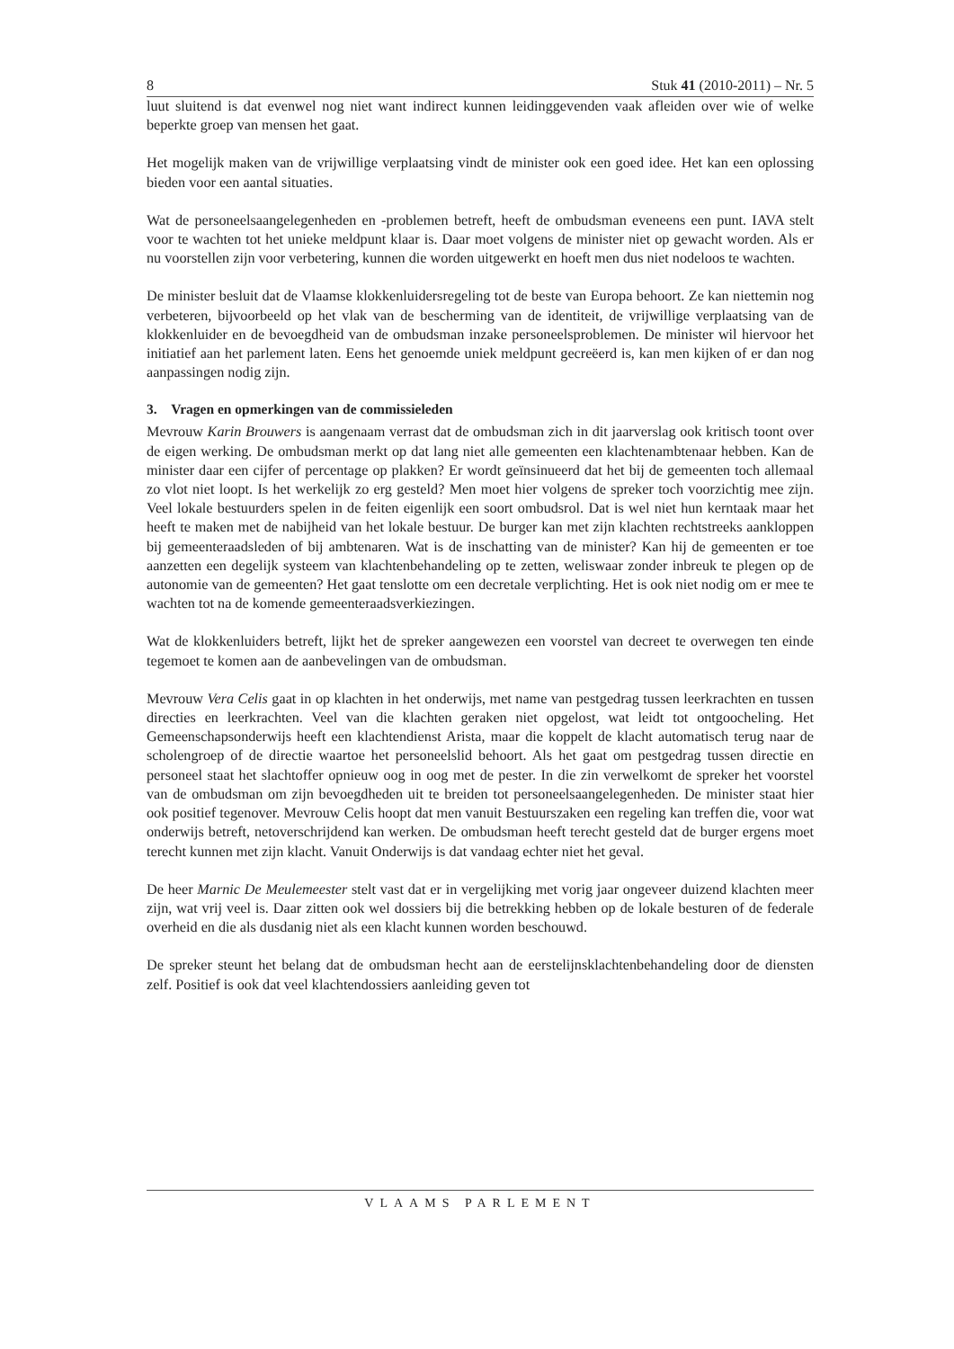8 Stuk 41 (2010-2011) – Nr. 5
luut sluitend is dat evenwel nog niet want indirect kunnen leidinggevenden vaak afleiden over wie of welke beperkte groep van mensen het gaat.
Het mogelijk maken van de vrijwillige verplaatsing vindt de minister ook een goed idee. Het kan een oplossing bieden voor een aantal situaties.
Wat de personeelsaangelegenheden en -problemen betreft, heeft de ombudsman eveneens een punt. IAVA stelt voor te wachten tot het unieke meldpunt klaar is. Daar moet volgens de minister niet op gewacht worden. Als er nu voorstellen zijn voor verbetering, kunnen die worden uitgewerkt en hoeft men dus niet nodeloos te wachten.
De minister besluit dat de Vlaamse klokkenluidersregeling tot de beste van Europa behoort. Ze kan niettemin nog verbeteren, bijvoorbeeld op het vlak van de bescherming van de identiteit, de vrijwillige verplaatsing van de klokkenluider en de bevoegdheid van de ombudsman inzake personeelsproblemen. De minister wil hiervoor het initiatief aan het parlement laten. Eens het genoemde uniek meldpunt gecreëerd is, kan men kijken of er dan nog aanpassingen nodig zijn.
3. Vragen en opmerkingen van de commissieleden
Mevrouw Karin Brouwers is aangenaam verrast dat de ombudsman zich in dit jaarverslag ook kritisch toont over de eigen werking. De ombudsman merkt op dat lang niet alle gemeenten een klachtenambtenaar hebben. Kan de minister daar een cijfer of percentage op plakken? Er wordt geïnsinueerd dat het bij de gemeenten toch allemaal zo vlot niet loopt. Is het werkelijk zo erg gesteld? Men moet hier volgens de spreker toch voorzichtig mee zijn. Veel lokale bestuurders spelen in de feiten eigenlijk een soort ombudsrol. Dat is wel niet hun kerntaak maar het heeft te maken met de nabijheid van het lokale bestuur. De burger kan met zijn klachten rechtstreeks aankloppen bij gemeenteraadsleden of bij ambtenaren. Wat is de inschatting van de minister? Kan hij de gemeenten er toe aanzetten een degelijk systeem van klachtenbehandeling op te zetten, weliswaar zonder inbreuk te plegen op de autonomie van de gemeenten? Het gaat tenslotte om een decretale verplichting. Het is ook niet nodig om er mee te wachten tot na de komende gemeenteraadsverkiezingen.
Wat de klokkenluiders betreft, lijkt het de spreker aangewezen een voorstel van decreet te overwegen ten einde tegemoet te komen aan de aanbevelingen van de ombudsman.
Mevrouw Vera Celis gaat in op klachten in het onderwijs, met name van pestgedrag tussen leerkrachten en tussen directies en leerkrachten. Veel van die klachten geraken niet opgelost, wat leidt tot ontgoocheling. Het Gemeenschapsonderwijs heeft een klachtendienst Arista, maar die koppelt de klacht automatisch terug naar de scholengroep of de directie waartoe het personeelslid behoort. Als het gaat om pestgedrag tussen directie en personeel staat het slachtoffer opnieuw oog in oog met de pester. In die zin verwelkomt de spreker het voorstel van de ombudsman om zijn bevoegdheden uit te breiden tot personeelsaangelegenheden. De minister staat hier ook positief tegenover. Mevrouw Celis hoopt dat men vanuit Bestuurszaken een regeling kan treffen die, voor wat onderwijs betreft, netoverschrijdend kan werken. De ombudsman heeft terecht gesteld dat de burger ergens moet terecht kunnen met zijn klacht. Vanuit Onderwijs is dat vandaag echter niet het geval.
De heer Marnic De Meulemeester stelt vast dat er in vergelijking met vorig jaar ongeveer duizend klachten meer zijn, wat vrij veel is. Daar zitten ook wel dossiers bij die betrekking hebben op de lokale besturen of de federale overheid en die als dusdanig niet als een klacht kunnen worden beschouwd.
De spreker steunt het belang dat de ombudsman hecht aan de eerstelijnsklachtenbehandeling door de diensten zelf. Positief is ook dat veel klachtendossiers aanleiding geven tot
VLAAMS PARLEMENT